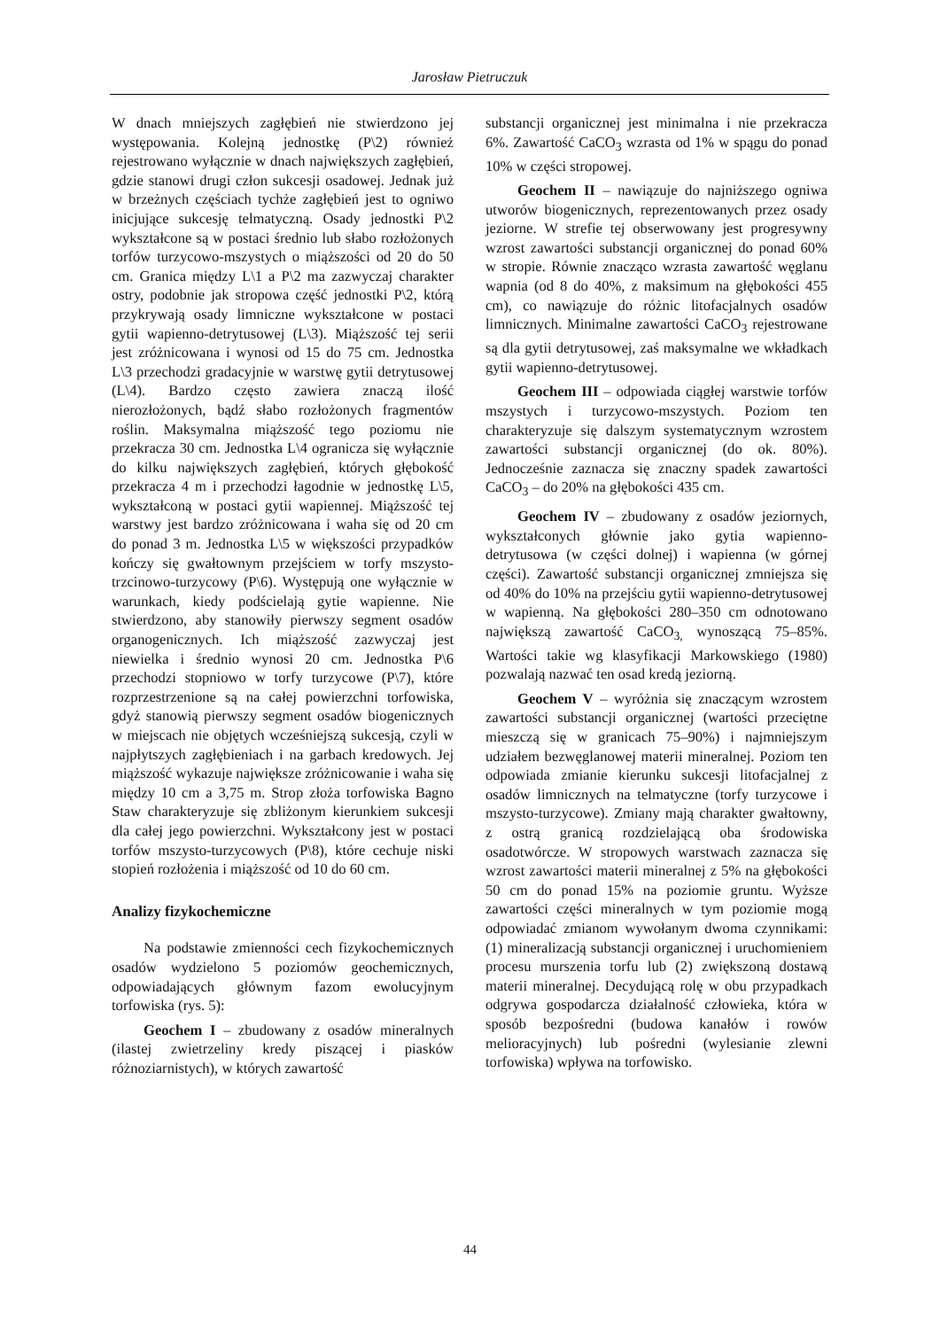Jarosław Pietruczuk
W dnach mniejszych zagłębień nie stwierdzono jej występowania. Kolejną jednostkę (P\2) również rejestrowano wyłącznie w dnach największych zagłębień, gdzie stanowi drugi człon sukcesji osadowej. Jednak już w brzeżnych częściach tychże zagłębień jest to ogniwo inicjujące sukcesję telmatyczną. Osady jednostki P\2 wykształcone są w postaci średnio lub słabo rozłożonych torfów turzycowo-mszystych o miąższości od 20 do 50 cm. Granica między L\1 a P\2 ma zazwyczaj charakter ostry, podobnie jak stropowa część jednostki P\2, którą przykrywają osady limniczne wykształcone w postaci gytii wapienno-detrytusowej (L\3). Miąższość tej serii jest zróżnicowana i wynosi od 15 do 75 cm. Jednostka L\3 przechodzi gradacyjnie w warstwę gytii detrytusowej (L\4). Bardzo często zawiera znaczą ilość nierozłożonych, bądź słabo rozłożonych fragmentów roślin. Maksymalna miąższość tego poziomu nie przekracza 30 cm. Jednostka L\4 ogranicza się wyłącznie do kilku największych zagłębień, których głębokość przekracza 4 m i przechodzi łagodnie w jednostkę L\5, wykształconą w postaci gytii wapiennej. Miąższość tej warstwy jest bardzo zróżnicowana i waha się od 20 cm do ponad 3 m. Jednostka L\5 w większości przypadków kończy się gwałtownym przejściem w torfy mszysto-trzcinowo-turzycowy (P\6). Występują one wyłącznie w warunkach, kiedy podścielają gytie wapienne. Nie stwierdzono, aby stanowiły pierwszy segment osadów organogenicznych. Ich miąższość zazwyczaj jest niewielka i średnio wynosi 20 cm. Jednostka P\6 przechodzi stopniowo w torfy turzycowe (P\7), które rozprzestrzenione są na całej powierzchni torfowiska, gdyż stanowią pierwszy segment osadów biogenicznych w miejscach nie objętych wcześniejszą sukcesją, czyli w najpłytszych zagłębieniach i na garbach kredowych. Jej miąższość wykazuje największe zróżnicowanie i waha się między 10 cm a 3,75 m. Strop złoża torfowiska Bagno Staw charakteryzuje się zbliżonym kierunkiem sukcesji dla całej jego powierzchni. Wykształcony jest w postaci torfów mszysto-turzycowych (P\8), które cechuje niski stopień rozłożenia i miąższość od 10 do 60 cm.
Analizy fizykochemiczne
Na podstawie zmienności cech fizykochemicznych osadów wydzielono 5 poziomów geochemicznych, odpowiadających głównym fazom ewolucyjnym torfowiska (rys. 5):
Geochem I – zbudowany z osadów mineralnych (ilastej zwietrzeliny kredy piszącej i piasków różnoziarnistych), w których zawartość
substancji organicznej jest minimalna i nie przekracza 6%. Zawartość CaCO<sub>3</sub> wzrasta od 1% w spągu do ponad 10% w części stropowej.
Geochem II – nawiązuje do najniższego ogniwa utworów biogenicznych, reprezentowanych przez osady jeziorne. W strefie tej obserwowany jest progresywny wzrost zawartości substancji organicznej do ponad 60% w stropie. Równie znacząco wzrasta zawartość węglanu wapnia (od 8 do 40%, z maksimum na głębokości 455 cm), co nawiązuje do różnic litofacjalnych osadów limnicznych. Minimalne zawartości CaCO<sub>3</sub> rejestrowane są dla gytii detrytusowej, zaś maksymalne we wkładkach gytii wapienno-detrytusowej.
Geochem III – odpowiada ciągłej warstwie torfów mszystych i turzycowo-mszystych. Poziom ten charakteryzuje się dalszym systematycznym wzrostem zawartości substancji organicznej (do ok. 80%). Jednocześnie zaznacza się znaczny spadek zawartości CaCO<sub>3</sub> – do 20% na głębokości 435 cm.
Geochem IV – zbudowany z osadów jeziornych, wykształconych głównie jako gytia wapienno-detrytusowa (w części dolnej) i wapienna (w górnej części). Zawartość substancji organicznej zmniejsza się od 40% do 10% na przejściu gytii wapienno-detrytusowej w wapienną. Na głębokości 280–350 cm odnotowano największą zawartość CaCO<sub>3,</sub> wynoszącą 75–85%. Wartości takie wg klasyfikacji Markowskiego (1980) pozwalają nazwać ten osad kredą jeziorną.
Geochem V – wyróżnia się znaczącym wzrostem zawartości substancji organicznej (wartości przeciętne mieszczą się w granicach 75–90%) i najmniejszym udziałem bezwęglanowej materii mineralnej. Poziom ten odpowiada zmianie kierunku sukcesji litofacjalnej z osadów limnicznych na telmatyczne (torfy turzycowe i mszysto-turzycowe). Zmiany mają charakter gwałtowny, z ostrą granicą rozdzielającą oba środowiska osadotwórcze. W stropowych warstwach zaznacza się wzrost zawartości materii mineralnej z 5% na głębokości 50 cm do ponad 15% na poziomie gruntu. Wyższe zawartości części mineralnych w tym poziomie mogą odpowiadać zmianom wywołanym dwoma czynnikami: (1) mineralizacją substancji organicznej i uruchomieniem procesu murszenia torfu lub (2) zwiększoną dostawą materii mineralnej. Decydującą rolę w obu przypadkach odgrywa gospodarcza działalność człowieka, która w sposób bezpośredni (budowa kanałów i rowów melioracyjnych) lub pośredni (wylesianie zlewni torfowiska) wpływa na torfowisko.
44